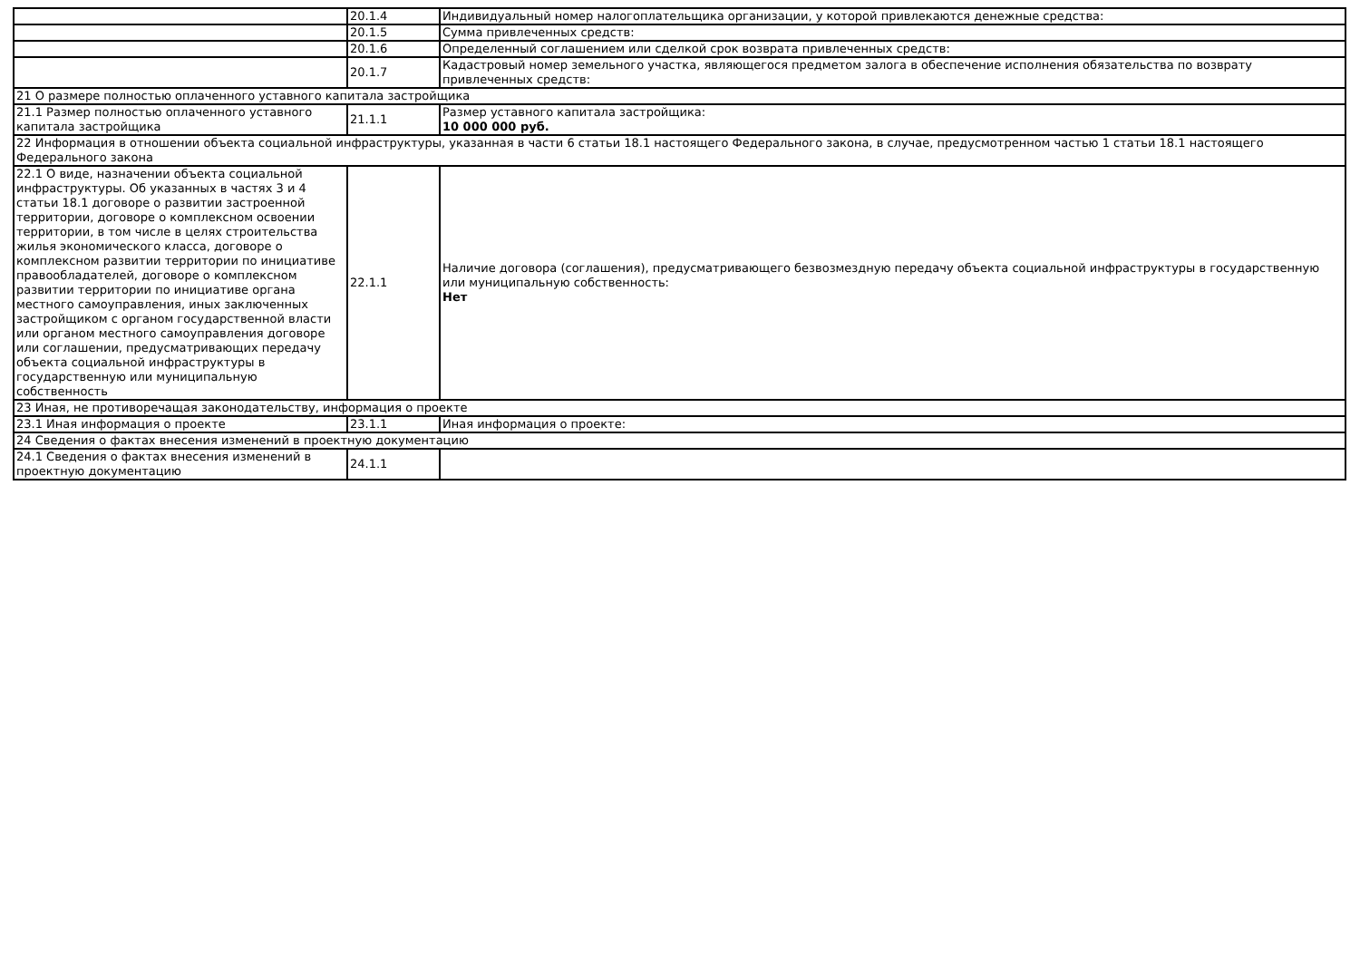| | 20.1.4 | Индивидуальный номер налогоплательщика организации, у которой привлекаются денежные средства: |
| | 20.1.5 | Сумма привлеченных средств: |
| | 20.1.6 | Определенный соглашением или сделкой срок возврата привлеченных средств: |
| | 20.1.7 | Кадастровый номер земельного участка, являющегося предметом залога в обеспечение исполнения обязательства по возврату привлеченных средств: |
| 21 О размере полностью оплаченного уставного капитала застройщика | | |
| 21.1 Размер полностью оплаченного уставного капитала застройщика | 21.1.1 | Размер уставного капитала застройщика: 10 000 000 руб. |
| 22 Информация в отношении объекта социальной инфраструктуры, указанная в части 6 статьи 18.1 настоящего Федерального закона, в случае, предусмотренном частью 1 статьи 18.1 настоящего Федерального закона | | |
| 22.1 О виде, назначении объекта социальной инфраструктуры. Об указанных в частях 3 и 4 статьи 18.1 договоре о развитии застроенной территории, договоре о комплексном освоении территории, в том числе в целях строительства жилья экономического класса, договоре о комплексном развитии территории по инициативе правообладателей, договоре о комплексном развитии территории по инициативе органа местного самоуправления, иных заключенных застройщиком с органом государственной власти или органом местного самоуправления договоре или соглашении, предусматривающих передачу объекта социальной инфраструктуры в государственную или муниципальную собственность | 22.1.1 | Наличие договора (соглашения), предусматривающего безвозмездную передачу объекта социальной инфраструктуры в государственную или муниципальную собственность: Нет |
| 23 Иная, не противоречащая законодательству, информация о проекте | | |
| 23.1 Иная информация о проекте | 23.1.1 | Иная информация о проекте: |
| 24 Сведения о фактах внесения изменений в проектную документацию | | |
| 24.1 Сведения о фактах внесения изменений в проектную документацию | 24.1.1 | |